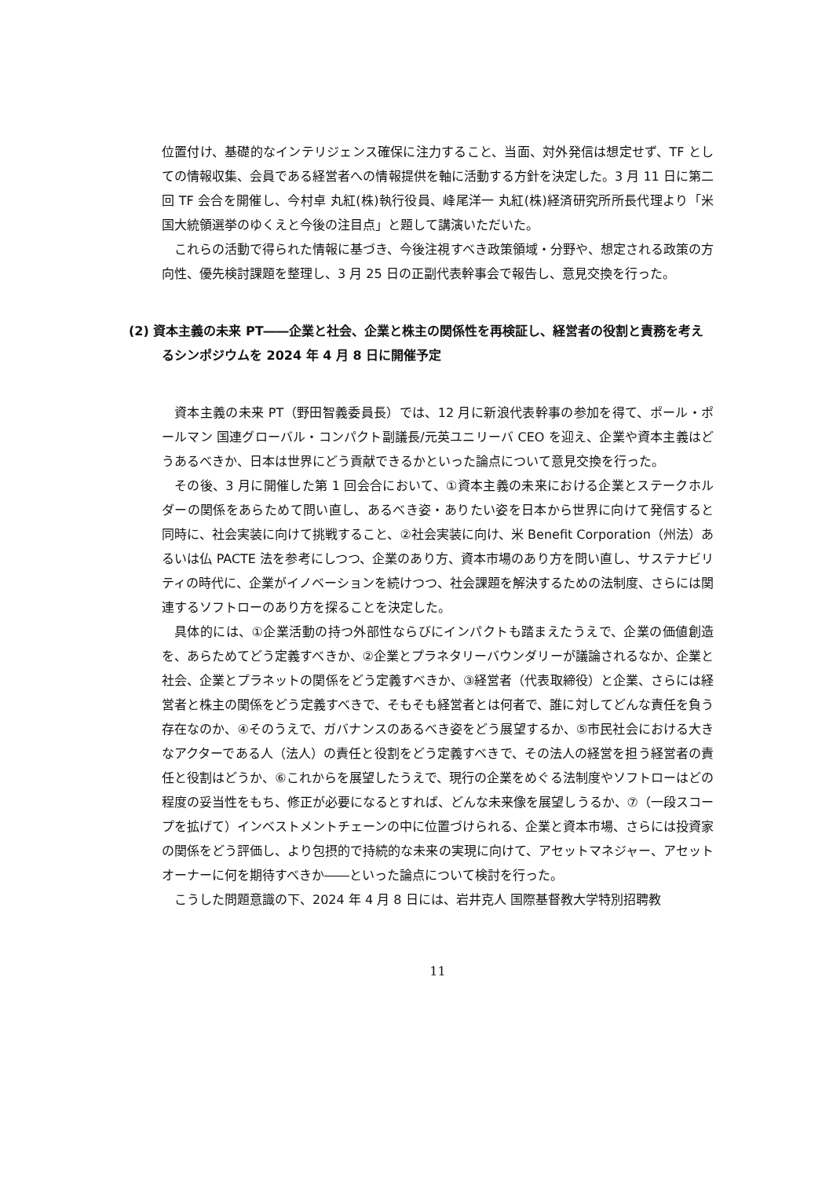位置付け、基礎的なインテリジェンス確保に注力すること、当面、対外発信は想定せず、TF としての情報収集、会員である経営者への情報提供を軸に活動する方針を決定した。3 月 11 日に第二回 TF 会合を開催し、今村卓 丸紅(株)執行役員、峰尾洋一 丸紅(株)経済研究所所長代理より「米国大統領選挙のゆくえと今後の注目点」と題して講演いただいた。
これらの活動で得られた情報に基づき、今後注視すべき政策領域・分野や、想定される政策の方向性、優先検討課題を整理し、3 月 25 日の正副代表幹事会で報告し、意見交換を行った。
(2) 資本主義の未来 PT――企業と社会、企業と株主の関係性を再検証し、経営者の役割と責務を考えるシンポジウムを 2024 年 4 月 8 日に開催予定
資本主義の未来 PT（野田智義委員長）では、12 月に新浪代表幹事の参加を得て、ポール・ポールマン 国連グローバル・コンパクト副議長/元英ユニリーバ CEO を迎え、企業や資本主義はどうあるべきか、日本は世界にどう貢献できるかといった論点について意見交換を行った。
その後、3 月に開催した第 1 回会合において、①資本主義の未来における企業とステークホルダーの関係をあらためて問い直し、あるべき姿・ありたい姿を日本から世界に向けて発信すると同時に、社会実装に向けて挑戦すること、②社会実装に向け、米 Benefit Corporation（州法）あるいは仏 PACTE 法を参考にしつつ、企業のあり方、資本市場のあり方を問い直し、サステナビリティの時代に、企業がイノベーションを続けつつ、社会課題を解決するための法制度、さらには関連するソフトローのあり方を探ることを決定した。
具体的には、①企業活動の持つ外部性ならびにインパクトも踏まえたうえで、企業の価値創造を、あらためてどう定義すべきか、②企業とプラネタリーバウンダリーが議論されるなか、企業と社会、企業とプラネットの関係をどう定義すべきか、③経営者（代表取締役）と企業、さらには経営者と株主の関係をどう定義すべきで、そもそも経営者とは何者で、誰に対してどんな責任を負う存在なのか、④そのうえで、ガバナンスのあるべき姿をどう展望するか、⑤市民社会における大きなアクターである人（法人）の責任と役割をどう定義すべきで、その法人の経営を担う経営者の責任と役割はどうか、⑥これからを展望したうえで、現行の企業をめぐる法制度やソフトローはどの程度の妥当性をもち、修正が必要になるとすれば、どんな未来像を展望しうるか、⑦（一段スコープを拡げて）インベストメントチェーンの中に位置づけられる、企業と資本市場、さらには投資家の関係をどう評価し、より包摂的で持続的な未来の実現に向けて、アセットマネジャー、アセットオーナーに何を期待すべきか――といった論点について検討を行った。
こうした問題意識の下、2024 年 4 月 8 日には、岩井克人 国際基督教大学特別招聘教
11